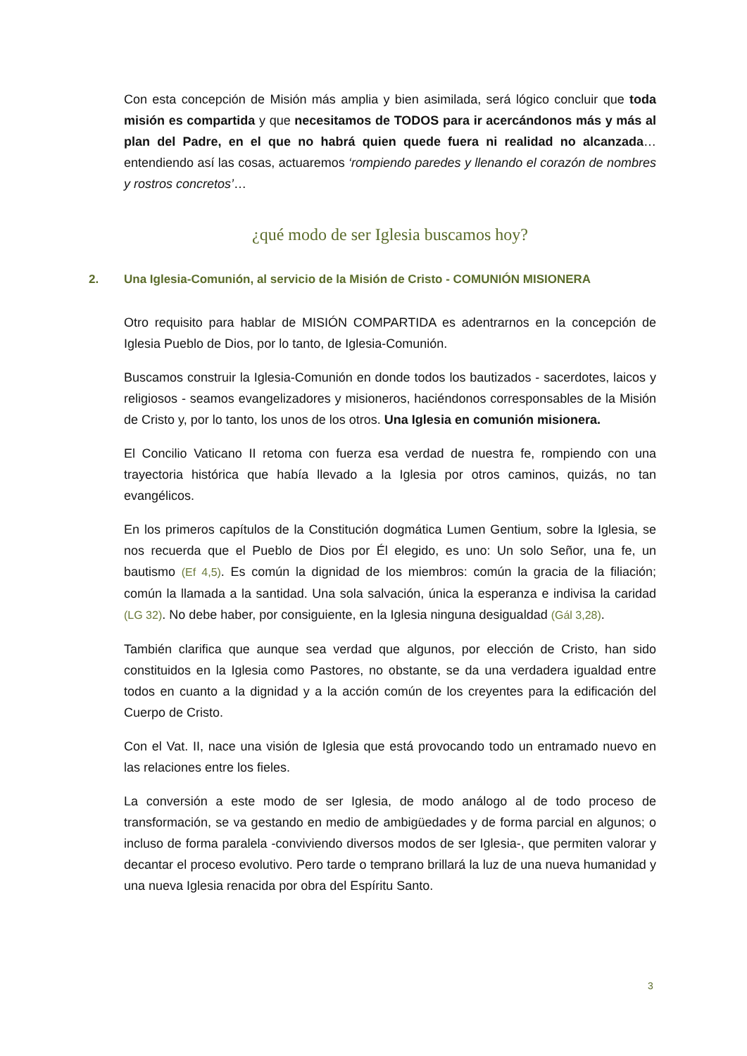Con esta concepción de Misión más amplia y bien asimilada, será lógico concluir que toda misión es compartida y que necesitamos de TODOS para ir acercándonos más y más al plan del Padre, en el que no habrá quien quede fuera ni realidad no alcanzada… entendiendo así las cosas, actuaremos ‘rompiendo paredes y llenando el corazón de nombres y rostros concretos’…
¿qué modo de ser Iglesia buscamos hoy?
2. Una Iglesia-Comunión, al servicio de la Misión de Cristo - COMUNIÓN MISIONERA
Otro requisito para hablar de MISIÓN COMPARTIDA es adentrarnos en la concepción de Iglesia Pueblo de Dios, por lo tanto, de Iglesia-Comunión.
Buscamos construir la Iglesia-Comunión en donde todos los bautizados - sacerdotes, laicos y religiosos - seamos evangelizadores y misioneros, haciéndonos corresponsables de la Misión de Cristo y, por lo tanto, los unos de los otros. Una Iglesia en comunión misionera.
El Concilio Vaticano II retoma con fuerza esa verdad de nuestra fe, rompiendo con una trayectoria histórica que había llevado a la Iglesia por otros caminos, quizás, no tan evangélicos.
En los primeros capítulos de la Constitución dogmática Lumen Gentium, sobre la Iglesia, se nos recuerda que el Pueblo de Dios por Él elegido, es uno: Un solo Señor, una fe, un bautismo (Ef 4,5). Es común la dignidad de los miembros: común la gracia de la filiación; común la llamada a la santidad. Una sola salvación, única la esperanza e indivisa la caridad (LG 32). No debe haber, por consiguiente, en la Iglesia ninguna desigualdad (Gál 3,28).
También clarifica que aunque sea verdad que algunos, por elección de Cristo, han sido constituidos en la Iglesia como Pastores, no obstante, se da una verdadera igualdad entre todos en cuanto a la dignidad y a la acción común de los creyentes para la edificación del Cuerpo de Cristo.
Con el Vat. II, nace una visión de Iglesia que está provocando todo un entramado nuevo en las relaciones entre los fieles.
La conversión a este modo de ser Iglesia, de modo análogo al de todo proceso de transformación, se va gestando en medio de ambigüedades y de forma parcial en algunos; o incluso de forma paralela -conviviendo diversos modos de ser Iglesia-, que permiten valorar y decantar el proceso evolutivo. Pero tarde o temprano brillará la luz de una nueva humanidad y una nueva Iglesia renacida por obra del Espíritu Santo.
3